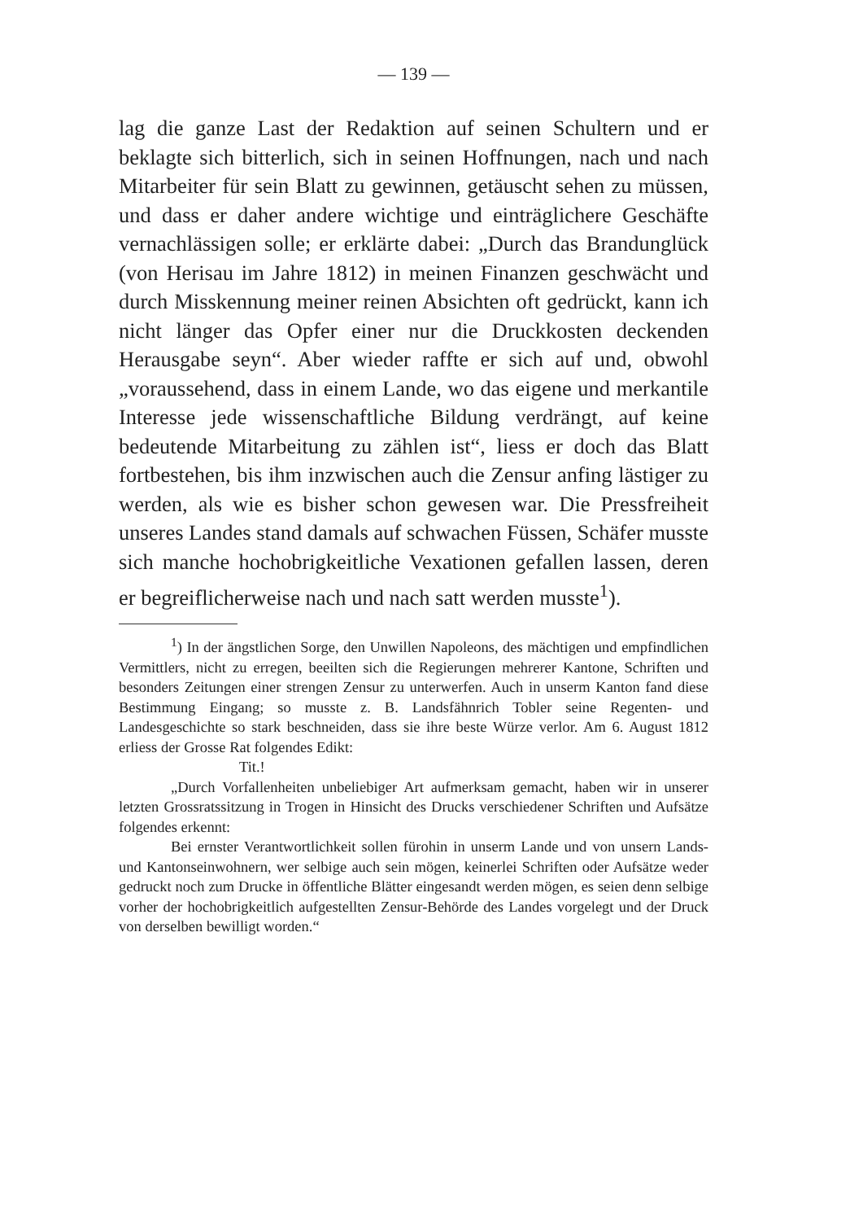— 139 —
lag die ganze Last der Redaktion auf seinen Schultern und er beklagte sich bitterlich, sich in seinen Hoffnungen, nach und nach Mitarbeiter für sein Blatt zu gewinnen, getäuscht sehen zu müssen, und dass er daher andere wichtige und einträglichere Geschäfte vernachlässigen solle; er erklärte dabei: „Durch das Brandunglück (von Herisau im Jahre 1812) in meinen Finanzen geschwächt und durch Misskennung meiner reinen Absichten oft gedrückt, kann ich nicht länger das Opfer einer nur die Druckkosten deckenden Herausgabe seyn“. Aber wieder raffte er sich auf und, obwohl „voraussehend, dass in einem Lande, wo das eigene und merkantile Interesse jede wissenschaftliche Bildung verdrängt, auf keine bedeutende Mitarbeitung zu zählen ist“, liess er doch das Blatt fortbestehen, bis ihm inzwischen auch die Zensur anfing lästiger zu werden, als wie es bisher schon gewesen war. Die Pressfreiheit unseres Landes stand damals auf schwachen Füssen, Schäfer musste sich manche hochobrigkeitliche Vexationen gefallen lassen, deren er begreiflicherweise nach und nach satt werden musste<sup>1</sup>).
<sup>1</sup>) In der ängstlichen Sorge, den Unwillen Napoleons, des mächtigen und empfindlichen Vermittlers, nicht zu erregen, beeilten sich die Regierungen mehrerer Kantone, Schriften und besonders Zeitungen einer strengen Zensur zu unterwerfen. Auch in unserm Kanton fand diese Bestimmung Eingang; so musste z. B. Landsfähnrich Tobler seine Regenten- und Landesgeschichte so stark beschneiden, dass sie ihre beste Würze verlor. Am 6. August 1812 erliess der Grosse Rat folgendes Edikt:
Tit.!
„Durch Vorfallenheiten unbeliebiger Art aufmerksam gemacht, haben wir in unserer letzten Grossratssitzung in Trogen in Hinsicht des Drucks verschiedener Schriften und Aufsätze folgendes erkennt:
Bei ernster Verantwortlichkeit sollen fürohin in unserm Lande und von unsern Lands- und Kantonseinwohnern, wer selbige auch sein mögen, keinerlei Schriften oder Aufsätze weder gedruckt noch zum Drucke in öffentliche Blätter eingesandt werden mögen, es seien denn selbige vorher der hochobrigkeitlich aufgestellten Zensur-Behörde des Landes vorgelegt und der Druck von derselben bewilligt worden.“